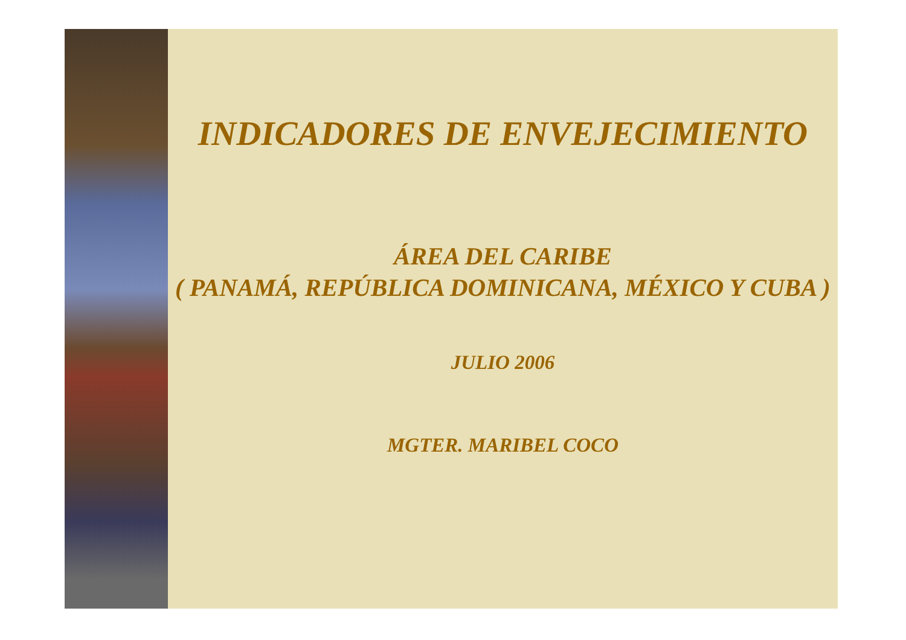INDICADORES DE ENVEJECIMIENTO
ÁREA DEL CARIBE
( PANAMÁ, REPÚBLICA DOMINICANA, MÉXICO Y CUBA )
JULIO 2006
MGTER. MARIBEL COCO